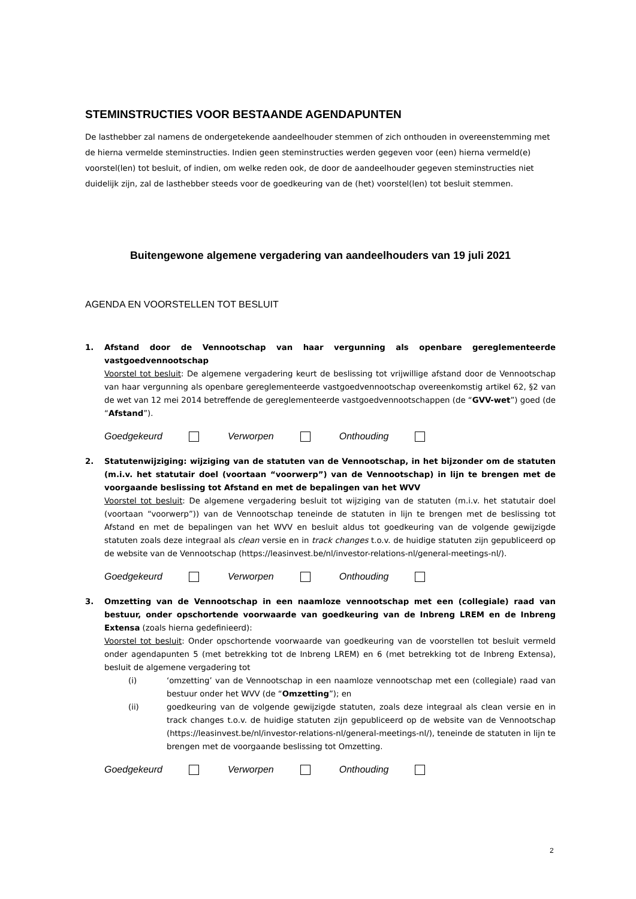STEMINSTRUCTIES VOOR BESTAANDE AGENDAPUNTEN
De lasthebber zal namens de ondergetekende aandeelhouder stemmen of zich onthouden in overeenstemming met de hierna vermelde steminstructies. Indien geen steminstructies werden gegeven voor (een) hierna vermeld(e) voorstel(len) tot besluit, of indien, om welke reden ook, de door de aandeelhouder gegeven steminstructies niet duidelijk zijn, zal de lasthebber steeds voor de goedkeuring van de (het) voorstel(len) tot besluit stemmen.
Buitengewone algemene vergadering van aandeelhouders van 19 juli 2021
AGENDA EN VOORSTELLEN TOT BESLUIT
1. Afstand door de Vennootschap van haar vergunning als openbare gereglementeerde vastgoedvennootschap
Voorstel tot besluit: De algemene vergadering keurt de beslissing tot vrijwillige afstand door de Vennootschap van haar vergunning als openbare gereglementeerde vastgoedvennootschap overeenkomstig artikel 62, §2 van de wet van 12 mei 2014 betreffende de gereglementeerde vastgoedvennootschappen (de “GVV-wet”) goed (de “Afstand”).
Goedgekeurd Verworpen Onthouding
2. Statutenwijziging: wijziging van de statuten van de Vennootschap, in het bijzonder om de statuten (m.i.v. het statutair doel (voortaan “voorwerp”) van de Vennootschap) in lijn te brengen met de voorgaande beslissing tot Afstand en met de bepalingen van het WVV
Voorstel tot besluit: De algemene vergadering besluit tot wijziging van de statuten (m.i.v. het statutair doel (voortaan “voorwerp”)) van de Vennootschap teneinde de statuten in lijn te brengen met de beslissing tot Afstand en met de bepalingen van het WVV en besluit aldus tot goedkeuring van de volgende gewijzigde statuten zoals deze integraal als clean versie en in track changes t.o.v. de huidige statuten zijn gepubliceerd op de website van de Vennootschap (https://leasinvest.be/nl/investor-relations-nl/general-meetings-nl/).
Goedgekeurd Verworpen Onthouding
3. Omzetting van de Vennootschap in een naamloze vennootschap met een (collegiale) raad van bestuur, onder opschortende voorwaarde van goedkeuring van de Inbreng LREM en de Inbreng Extensa (zoals hierna gedefinieerd):
Voorstel tot besluit: Onder opschortende voorwaarde van goedkeuring van de voorstellen tot besluit vermeld onder agendapunten 5 (met betrekking tot de Inbreng LREM) en 6 (met betrekking tot de Inbreng Extensa), besluit de algemene vergadering tot
(i) ‘omzetting’ van de Vennootschap in een naamloze vennootschap met een (collegiale) raad van bestuur onder het WVV (de “Omzetting”); en
(ii) goedkeuring van de volgende gewijzigde statuten, zoals deze integraal als clean versie en in track changes t.o.v. de huidige statuten zijn gepubliceerd op de website van de Vennootschap (https://leasinvest.be/nl/investor-relations-nl/general-meetings-nl/), teneinde de statuten in lijn te brengen met de voorgaande beslissing tot Omzetting.
Goedgekeurd Verworpen Onthouding
2